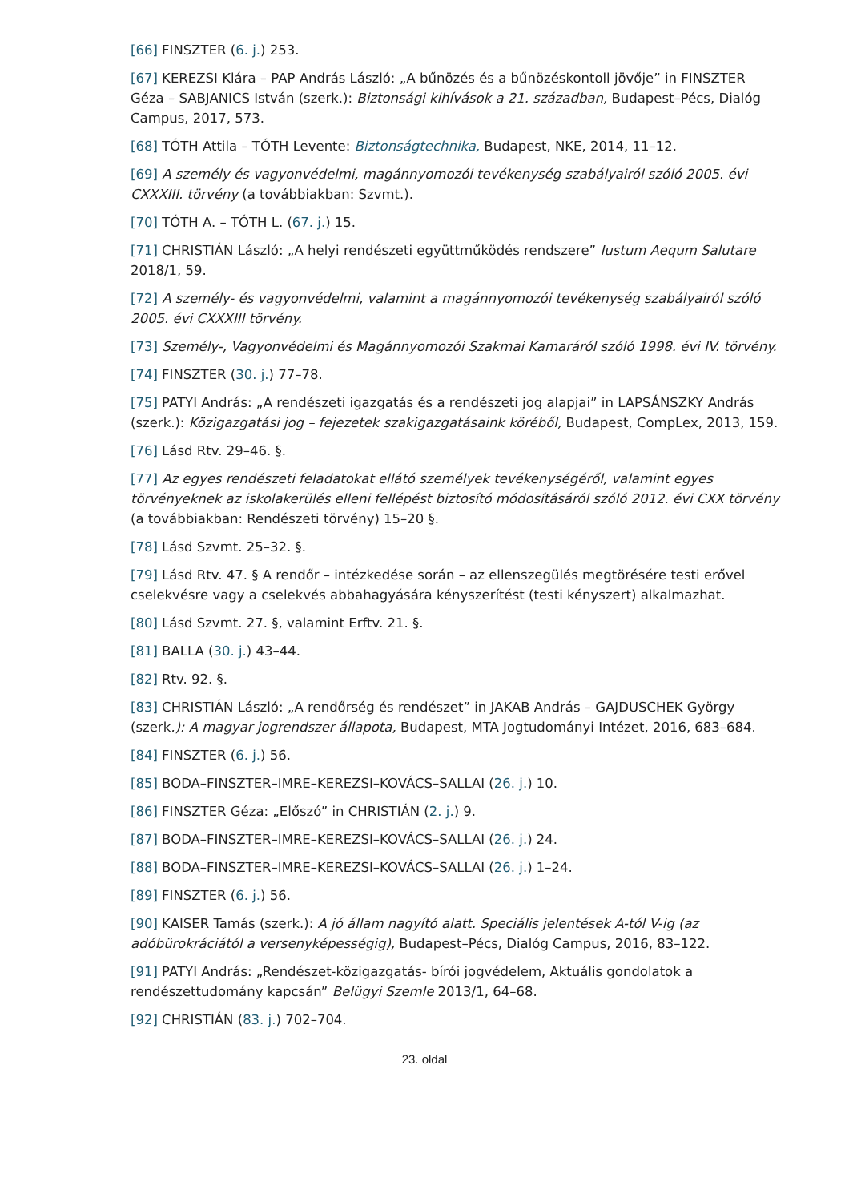[66] FINSZTER (6. j.) 253.
[67] KEREZSI Klára – PAP András László: „A bűnözés és a bűnözéskontoll jövője” in FINSZTER Géza – SABJANICS István (szerk.): Biztonsági kihívások a 21. században, Budapest–Pécs, Dialóg Campus, 2017, 573.
[68] TÓTH Attila – TÓTH Levente: Biztonságtechnika, Budapest, NKE, 2014, 11–12.
[69] A személy és vagyonvédelmi, magánnyomozói tevékenység szabályairól szóló 2005. évi CXXXIII. törvény (a továbbiakban: Szvmt.).
[70] TÓTH A. – TÓTH L. (67. j.) 15.
[71] CHRISTIÁN László: „A helyi rendészeti együttműködés rendszere” Iustum Aequm Salutare 2018/1, 59.
[72] A személy- és vagyonvédelmi, valamint a magánnyomozói tevékenység szabályairól szóló 2005. évi CXXXIII törvény.
[73] Személy-, Vagyonvédelmi és Magánnyomozói Szakmai Kamaráról szóló 1998. évi IV. törvény.
[74] FINSZTER (30. j.) 77–78.
[75] PATYI András: „A rendészeti igazgatás és a rendészeti jog alapjai” in LAPSÁNSZKY András (szerk.): Közigazgatási jog – fejezetek szakigazgatásaink köréből, Budapest, CompLex, 2013, 159.
[76] Lásd Rtv. 29–46. §.
[77] Az egyes rendészeti feladatokat ellátó személyek tevékenységéről, valamint egyes törvényeknek az iskolakerülés elleni fellépést biztosító módosításáról szóló 2012. évi CXX törvény (a továbbiakban: Rendészeti törvény) 15–20 §.
[78] Lásd Szvmt. 25–32. §.
[79] Lásd Rtv. 47. § A rendőr – intézkedése során – az ellenszegülés megtörésére testi erővel cselekvésre vagy a cselekvés abbahagyására kényszerítést (testi kényszert) alkalmazhat.
[80] Lásd Szvmt. 27. §, valamint Erftv. 21. §.
[81] BALLA (30. j.) 43–44.
[82] Rtv. 92. §.
[83] CHRISTIÁN László: „A rendőrség és rendészet” in JAKAB András – GAJDUSCHEK György (szerk.): A magyar jogrendszer állapota, Budapest, MTA Jogtudományi Intézet, 2016, 683–684.
[84] FINSZTER (6. j.) 56.
[85] BODA–FINSZTER–IMRE–KEREZSI–KOVÁCS–SALLAI (26. j.) 10.
[86] FINSZTER Géza: „Előszó” in CHRISTIÁN (2. j.) 9.
[87] BODA–FINSZTER–IMRE–KEREZSI–KOVÁCS–SALLAI (26. j.) 24.
[88] BODA–FINSZTER–IMRE–KEREZSI–KOVÁCS–SALLAI (26. j.) 1–24.
[89] FINSZTER (6. j.) 56.
[90] KAISER Tamás (szerk.): A jó állam nagyító alatt. Speciális jelentések A-tól V-ig (az adóbürokráciától a versenyképességig), Budapest–Pécs, Dialóg Campus, 2016, 83–122.
[91] PATYI András: „Rendészet-közigazgatás- bírói jogvédelem, Aktuális gondolatok a rendészettudomány kapcsán” Belügyi Szemle 2013/1, 64–68.
[92] CHRISTIÁN (83. j.) 702–704.
23. oldal